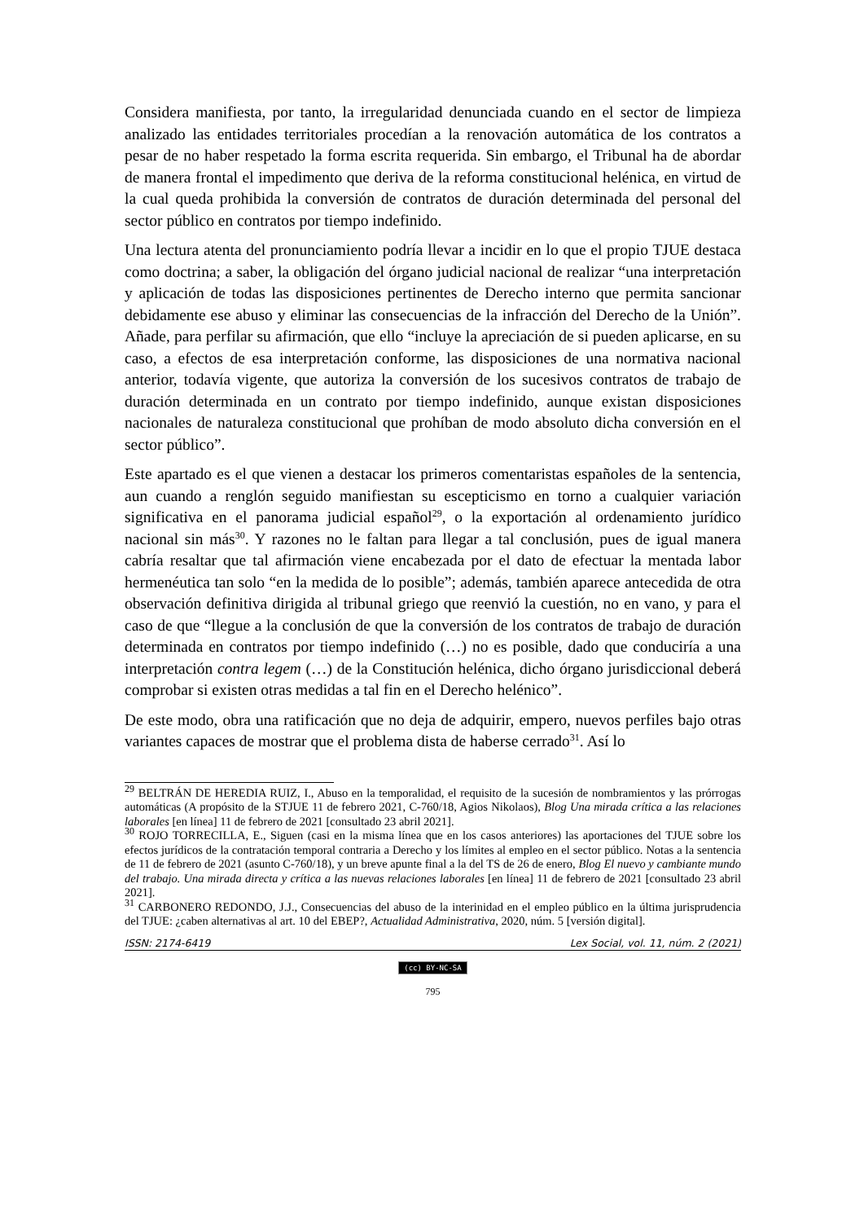Considera manifiesta, por tanto, la irregularidad denunciada cuando en el sector de limpieza analizado las entidades territoriales procedían a la renovación automática de los contratos a pesar de no haber respetado la forma escrita requerida. Sin embargo, el Tribunal ha de abordar de manera frontal el impedimento que deriva de la reforma constitucional helénica, en virtud de la cual queda prohibida la conversión de contratos de duración determinada del personal del sector público en contratos por tiempo indefinido.
Una lectura atenta del pronunciamiento podría llevar a incidir en lo que el propio TJUE destaca como doctrina; a saber, la obligación del órgano judicial nacional de realizar “una interpretación y aplicación de todas las disposiciones pertinentes de Derecho interno que permita sancionar debidamente ese abuso y eliminar las consecuencias de la infracción del Derecho de la Unión”. Añade, para perfilar su afirmación, que ello “incluye la apreciación de si pueden aplicarse, en su caso, a efectos de esa interpretación conforme, las disposiciones de una normativa nacional anterior, todavía vigente, que autoriza la conversión de los sucesivos contratos de trabajo de duración determinada en un contrato por tiempo indefinido, aunque existan disposiciones nacionales de naturaleza constitucional que prohíban de modo absoluto dicha conversión en el sector público”.
Este apartado es el que vienen a destacar los primeros comentaristas españoles de la sentencia, aun cuando a renglón seguido manifiestan su escepticismo en torno a cualquier variación significativa en el panorama judicial español<sup>29</sup>, o la exportación al ordenamiento jurídico nacional sin más<sup>30</sup>. Y razones no le faltan para llegar a tal conclusión, pues de igual manera cabría resaltar que tal afirmación viene encabezada por el dato de efectuar la mentada labor hermenéutica tan solo “en la medida de lo posible”; además, también aparece antecedida de otra observación definitiva dirigida al tribunal griego que reenvió la cuestión, no en vano, y para el caso de que “llegue a la conclusión de que la conversión de los contratos de trabajo de duración determinada en contratos por tiempo indefinido (…) no es posible, dado que conduciría a una interpretación contra legem (…) de la Constitución helénica, dicho órgano jurisdiccional deberá comprobar si existen otras medidas a tal fin en el Derecho helénico”.
De este modo, obra una ratificación que no deja de adquirir, empero, nuevos perfiles bajo otras variantes capaces de mostrar que el problema dista de haberse cerrado<sup>31</sup>. Así lo
<sup>29</sup> BELTRÁN DE HEREDIA RUIZ, I., Abuso en la temporalidad, el requisito de la sucesión de nombramientos y las prórrogas automáticas (A propósito de la STJUE 11 de febrero 2021, C-760/18, Agios Nikolaos), Blog Una mirada crítica a las relaciones laborales [en línea] 11 de febrero de 2021 [consultado 23 abril 2021].
<sup>30</sup> ROJO TORRECILLA, E., Siguen (casi en la misma línea que en los casos anteriores) las aportaciones del TJUE sobre los efectos jurídicos de la contratación temporal contraria a Derecho y los límites al empleo en el sector público. Notas a la sentencia de 11 de febrero de 2021 (asunto C-760/18), y un breve apunte final a la del TS de 26 de enero, Blog El nuevo y cambiante mundo del trabajo. Una mirada directa y crítica a las nuevas relaciones laborales [en línea] 11 de febrero de 2021 [consultado 23 abril 2021].
<sup>31</sup> CARBONERO REDONDO, J.J., Consecuencias del abuso de la interinidad en el empleo público en la última jurisprudencia del TJUE: ¿caben alternativas al art. 10 del EBEP?, Actualidad Administrativa, 2020, núm. 5 [versión digital].
ISSN: 2174-6419 Lex Social, vol. 11, núm. 2 (2021)
(cc) BY-NC-SA
795